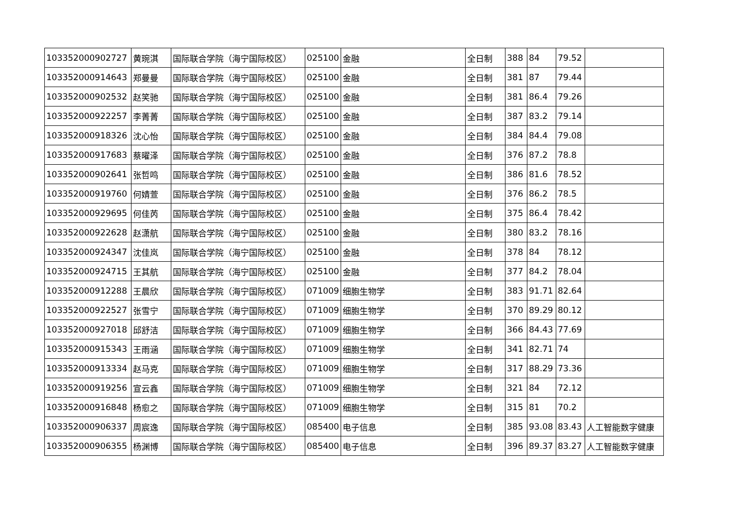| 103352000902727 | 黄琬淇 | 国际联合学院（海宁国际校区） | 025100 | 金融 | 全日制 | 388 | 84 | 79.52 | |
| 103352000914643 | 郑曼曼 | 国际联合学院（海宁国际校区） | 025100 | 金融 | 全日制 | 381 | 87 | 79.44 | |
| 103352000902532 | 赵笑驰 | 国际联合学院（海宁国际校区） | 025100 | 金融 | 全日制 | 381 | 86.4 | 79.26 | |
| 103352000922257 | 李菁菁 | 国际联合学院（海宁国际校区） | 025100 | 金融 | 全日制 | 387 | 83.2 | 79.14 | |
| 103352000918326 | 沈心怡 | 国际联合学院（海宁国际校区） | 025100 | 金融 | 全日制 | 384 | 84.4 | 79.08 | |
| 103352000917683 | 蔡曜泽 | 国际联合学院（海宁国际校区） | 025100 | 金融 | 全日制 | 376 | 87.2 | 78.8 | |
| 103352000902641 | 张哲鸣 | 国际联合学院（海宁国际校区） | 025100 | 金融 | 全日制 | 386 | 81.6 | 78.52 | |
| 103352000919760 | 何婧萱 | 国际联合学院（海宁国际校区） | 025100 | 金融 | 全日制 | 376 | 86.2 | 78.5 | |
| 103352000929695 | 何佳芮 | 国际联合学院（海宁国际校区） | 025100 | 金融 | 全日制 | 375 | 86.4 | 78.42 | |
| 103352000922628 | 赵潇航 | 国际联合学院（海宁国际校区） | 025100 | 金融 | 全日制 | 380 | 83.2 | 78.16 | |
| 103352000924347 | 沈佳岚 | 国际联合学院（海宁国际校区） | 025100 | 金融 | 全日制 | 378 | 84 | 78.12 | |
| 103352000924715 | 王其航 | 国际联合学院（海宁国际校区） | 025100 | 金融 | 全日制 | 377 | 84.2 | 78.04 | |
| 103352000912288 | 王晨欣 | 国际联合学院（海宁国际校区） | 071009 | 细胞生物学 | 全日制 | 383 | 91.71 | 82.64 | |
| 103352000922527 | 张雪宁 | 国际联合学院（海宁国际校区） | 071009 | 细胞生物学 | 全日制 | 370 | 89.29 | 80.12 | |
| 103352000927018 | 邱舒洁 | 国际联合学院（海宁国际校区） | 071009 | 细胞生物学 | 全日制 | 366 | 84.43 | 77.69 | |
| 103352000915343 | 王雨涵 | 国际联合学院（海宁国际校区） | 071009 | 细胞生物学 | 全日制 | 341 | 82.71 | 74 | |
| 103352000913334 | 赵马克 | 国际联合学院（海宁国际校区） | 071009 | 细胞生物学 | 全日制 | 317 | 88.29 | 73.36 | |
| 103352000919256 | 宣云鑫 | 国际联合学院（海宁国际校区） | 071009 | 细胞生物学 | 全日制 | 321 | 84 | 72.12 | |
| 103352000916848 | 杨愈之 | 国际联合学院（海宁国际校区） | 071009 | 细胞生物学 | 全日制 | 315 | 81 | 70.2 | |
| 103352000906337 | 周宸逸 | 国际联合学院（海宁国际校区） | 085400 | 电子信息 | 全日制 | 385 | 93.08 | 83.43 | 人工智能数字健康 |
| 103352000906355 | 杨渊博 | 国际联合学院（海宁国际校区） | 085400 | 电子信息 | 全日制 | 396 | 89.37 | 83.27 | 人工智能数字健康 |